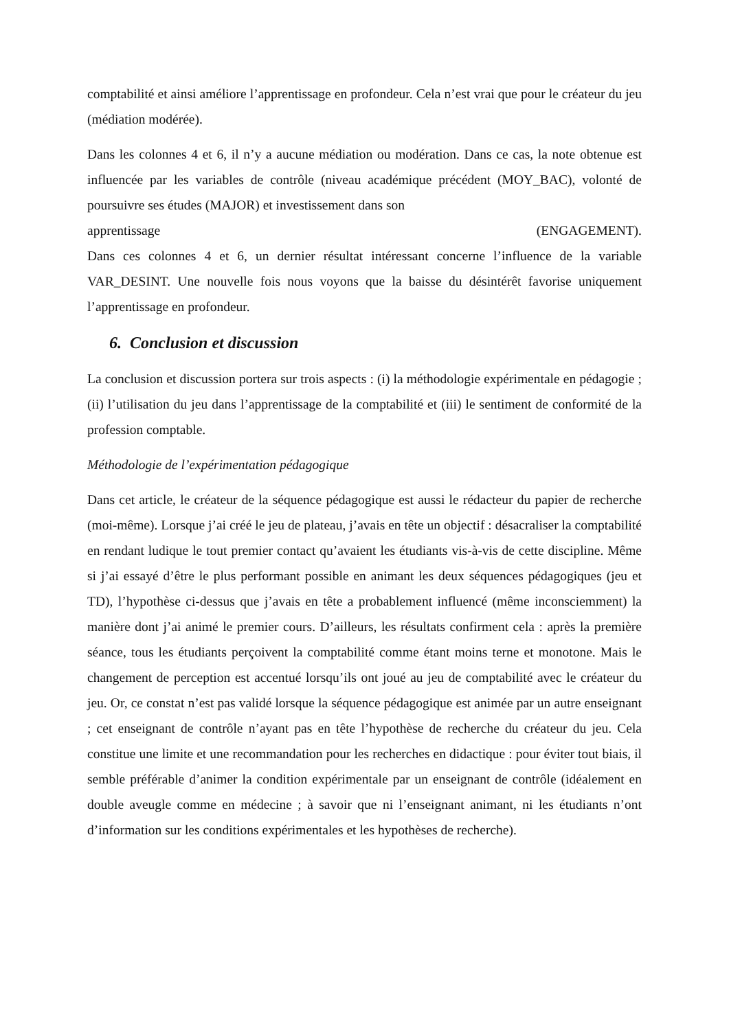comptabilité et ainsi améliore l’apprentissage en profondeur. Cela n’est vrai que pour le créateur du jeu (médiation modérée).
Dans les colonnes 4 et 6, il n’y a aucune médiation ou modération. Dans ce cas, la note obtenue est influencée par les variables de contrôle (niveau académique précédent (MOY_BAC), volonté de poursuivre ses études (MAJOR) et investissement dans son
apprentissage (ENGAGEMENT).
Dans ces colonnes 4 et 6, un dernier résultat intéressant concerne l’influence de la variable VAR_DESINT. Une nouvelle fois nous voyons que la baisse du désintérêt favorise uniquement l’apprentissage en profondeur.
6. Conclusion et discussion
La conclusion et discussion portera sur trois aspects : (i) la méthodologie expérimentale en pédagogie ; (ii) l’utilisation du jeu dans l’apprentissage de la comptabilité et (iii) le sentiment de conformité de la profession comptable.
Méthodologie de l’expérimentation pédagogique
Dans cet article, le créateur de la séquence pédagogique est aussi le rédacteur du papier de recherche (moi-même). Lorsque j’ai créé le jeu de plateau, j’avais en tête un objectif : désacraliser la comptabilité en rendant ludique le tout premier contact qu’avaient les étudiants vis-à-vis de cette discipline. Même si j’ai essayé d’être le plus performant possible en animant les deux séquences pédagogiques (jeu et TD), l’hypothèse ci-dessus que j’avais en tête a probablement influencé (même inconsciemment) la manière dont j’ai animé le premier cours. D’ailleurs, les résultats confirment cela : après la première séance, tous les étudiants perçoivent la comptabilité comme étant moins terne et monotone. Mais le changement de perception est accentué lorsqu’ils ont joué au jeu de comptabilité avec le créateur du jeu. Or, ce constat n’est pas validé lorsque la séquence pédagogique est animée par un autre enseignant ; cet enseignant de contrôle n’ayant pas en tête l’hypothèse de recherche du créateur du jeu. Cela constitue une limite et une recommandation pour les recherches en didactique : pour éviter tout biais, il semble préférable d’animer la condition expérimentale par un enseignant de contrôle (idéalement en double aveugle comme en médecine ; à savoir que ni l’enseignant animant, ni les étudiants n’ont d’information sur les conditions expérimentales et les hypothèses de recherche).